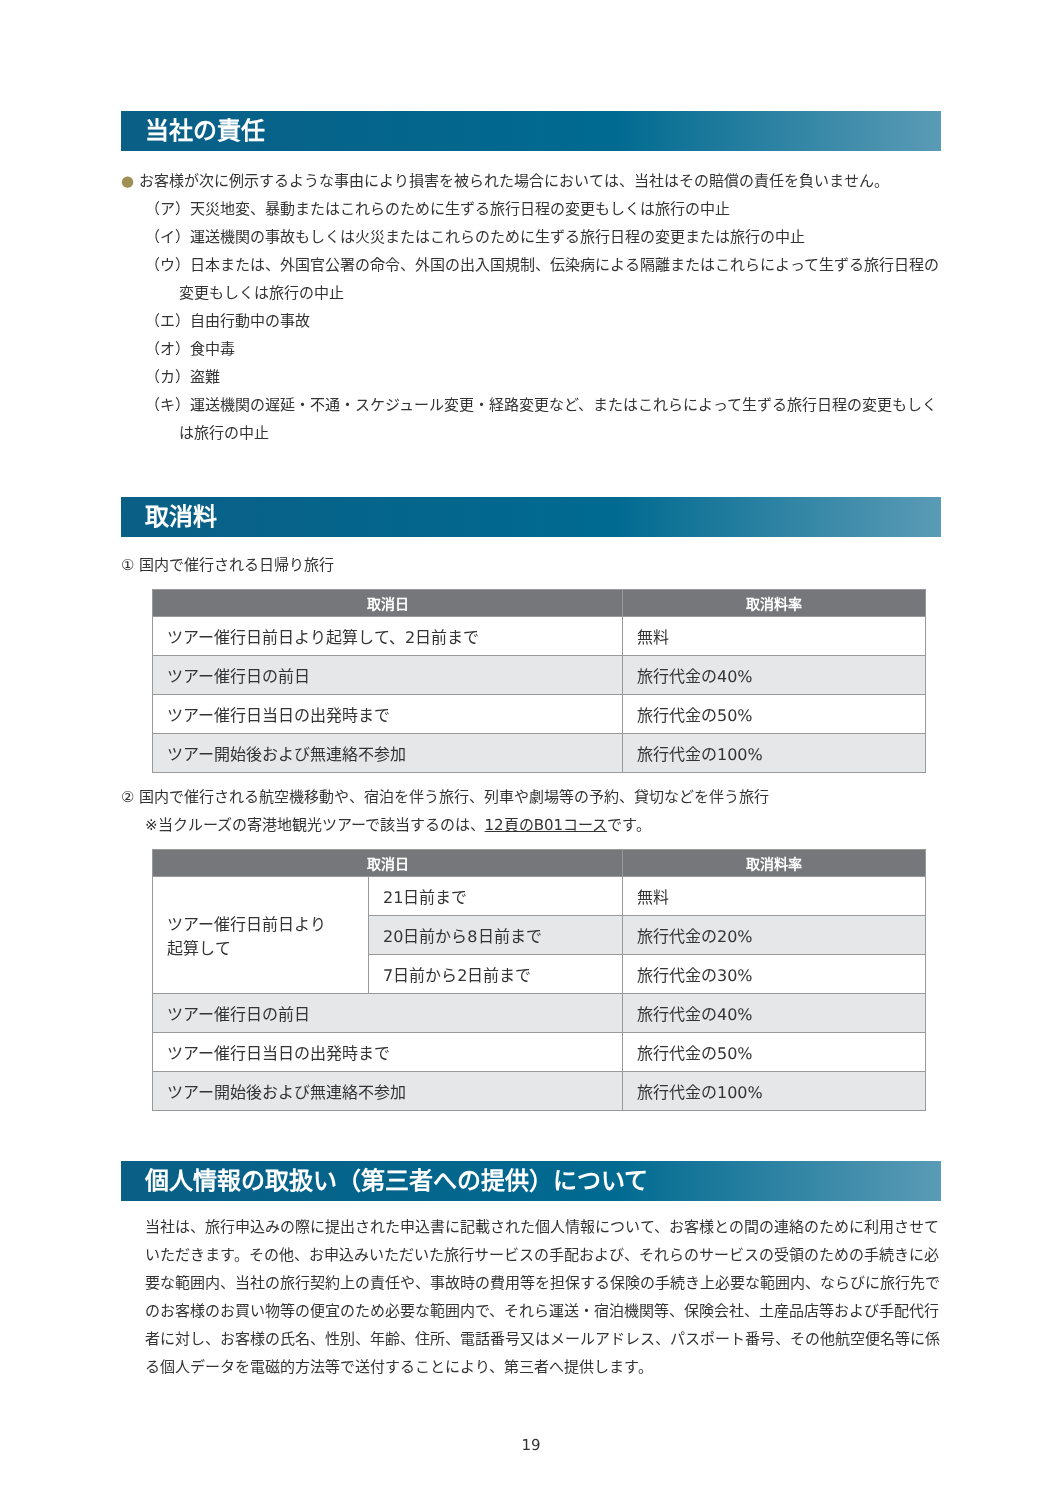当社の責任
● お客様が次に例示するような事由により損害を被られた場合においては、当社はその賠償の責任を負いません。
（ア）天災地変、暴動またはこれらのために生ずる旅行日程の変更もしくは旅行の中止
（イ）運送機関の事故もしくは火災またはこれらのために生ずる旅行日程の変更または旅行の中止
（ウ）日本または、外国官公署の命令、外国の出入国規制、伝染病による隔離またはこれらによって生ずる旅行日程の変更もしくは旅行の中止
（エ）自由行動中の事故
（オ）食中毒
（カ）盗難
（キ）運送機関の遅延・不通・スケジュール変更・経路変更など、またはこれらによって生ずる旅行日程の変更もしくは旅行の中止
取消料
① 国内で催行される日帰り旅行
| 取消日 | 取消料率 |
| --- | --- |
| ツアー催行日前日より起算して、2日前まで | 無料 |
| ツアー催行日の前日 | 旅行代金の40% |
| ツアー催行日当日の出発時まで | 旅行代金の50% |
| ツアー開始後および無連絡不参加 | 旅行代金の100% |
② 国内で催行される航空機移動や、宿泊を伴う旅行、列車や劇場等の予約、貸切などを伴う旅行
※当クルーズの寄港地観光ツアーで該当するのは、12頁のB01コースです。
| 取消日 | | 取消料率 |
| --- | --- | --- |
| ツアー催行日前日より 起算して | 21日前まで | 無料 |
| | 20日前から8日前まで | 旅行代金の20% |
| | 7日前から2日前まで | 旅行代金の30% |
| ツアー催行日の前日 | | 旅行代金の40% |
| ツアー催行日当日の出発時まで | | 旅行代金の50% |
| ツアー開始後および無連絡不参加 | | 旅行代金の100% |
個人情報の取扱い（第三者への提供）について
当社は、旅行申込みの際に提出された申込書に記載された個人情報について、お客様との間の連絡のために利用させていただきます。その他、お申込みいただいた旅行サービスの手配および、それらのサービスの受領のための手続きに必要な範囲内、当社の旅行契約上の責任や、事故時の費用等を担保する保険の手続き上必要な範囲内、ならびに旅行先でのお客様のお買い物等の便宜のため必要な範囲内で、それら運送・宿泊機関等、保険会社、土産品店等および手配代行者に対し、お客様の氏名、性別、年齢、住所、電話番号又はメールアドレス、パスポート番号、その他航空便名等に係る個人データを電磁的方法等で送付することにより、第三者へ提供します。
19